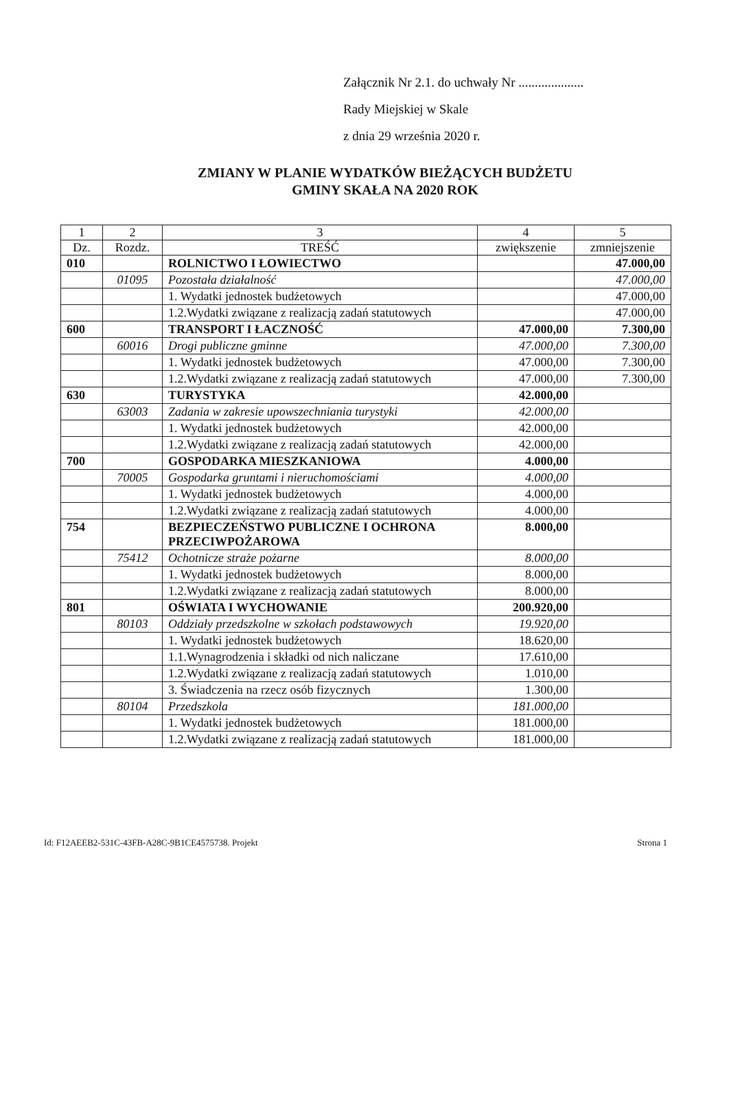Załącznik Nr 2.1. do uchwały Nr ....................
Rady Miejskiej w Skale
z dnia 29 września 2020 r.
ZMIANY W PLANIE WYDATKÓW BIEŻĄCYCH BUDŻETU
GMINY SKAŁA NA 2020 ROK
| 1 | 2 | 3 | 4 | 5 |
| --- | --- | --- | --- | --- |
| Dz. | Rozdz. | TREŚĆ | zwiększenie | zmniejszenie |
| 010 | | ROLNICTWO I ŁOWIECTWO | | 47.000,00 |
| | 01095 | Pozostała działalność | | 47.000,00 |
| | | 1. Wydatki jednostek budżetowych | | 47.000,00 |
| | | 1.2.Wydatki związane z realizacją zadań statutowych | | 47.000,00 |
| 600 | | TRANSPORT I ŁACZNOŚĆ | 47.000,00 | 7.300,00 |
| | 60016 | Drogi publiczne gminne | 47.000,00 | 7.300,00 |
| | | 1. Wydatki jednostek budżetowych | 47.000,00 | 7.300,00 |
| | | 1.2.Wydatki związane z realizacją zadań statutowych | 47.000,00 | 7.300,00 |
| 630 | | TURYSTYKA | 42.000,00 | |
| | 63003 | Zadania w zakresie upowszechniania turystyki | 42.000,00 | |
| | | 1. Wydatki jednostek budżetowych | 42.000,00 | |
| | | 1.2.Wydatki związane z realizacją zadań statutowych | 42.000,00 | |
| 700 | | GOSPODARKA MIESZKANIOWA | 4.000,00 | |
| | 70005 | Gospodarka gruntami i nieruchomościami | 4.000,00 | |
| | | 1. Wydatki jednostek budżetowych | 4.000,00 | |
| | | 1.2.Wydatki związane z realizacją zadań statutowych | 4.000,00 | |
| 754 | | BEZPIECZEŃSTWO PUBLICZNE I OCHRONA PRZECIWPOŻAROWA | 8.000,00 | |
| | 75412 | Ochotnicze straże pożarne | 8.000,00 | |
| | | 1. Wydatki jednostek budżetowych | 8.000,00 | |
| | | 1.2.Wydatki związane z realizacją zadań statutowych | 8.000,00 | |
| 801 | | OŚWIATA I WYCHOWANIE | 200.920,00 | |
| | 80103 | Oddziały przedszkolne w szkołach podstawowych | 19.920,00 | |
| | | 1. Wydatki jednostek budżetowych | 18.620,00 | |
| | | 1.1.Wynagrodzenia i składki od nich naliczane | 17.610,00 | |
| | | 1.2.Wydatki związane z realizacją zadań statutowych | 1.010,00 | |
| | | 3. Świadczenia na rzecz osób fizycznych | 1.300,00 | |
| | 80104 | Przedszkola | 181.000,00 | |
| | | 1. Wydatki jednostek budżetowych | 181.000,00 | |
| | | 1.2.Wydatki związane z realizacją zadań statutowych | 181.000,00 | |
Id: F12AEEB2-531C-43FB-A28C-9B1CE4575738. Projekt Strona 1